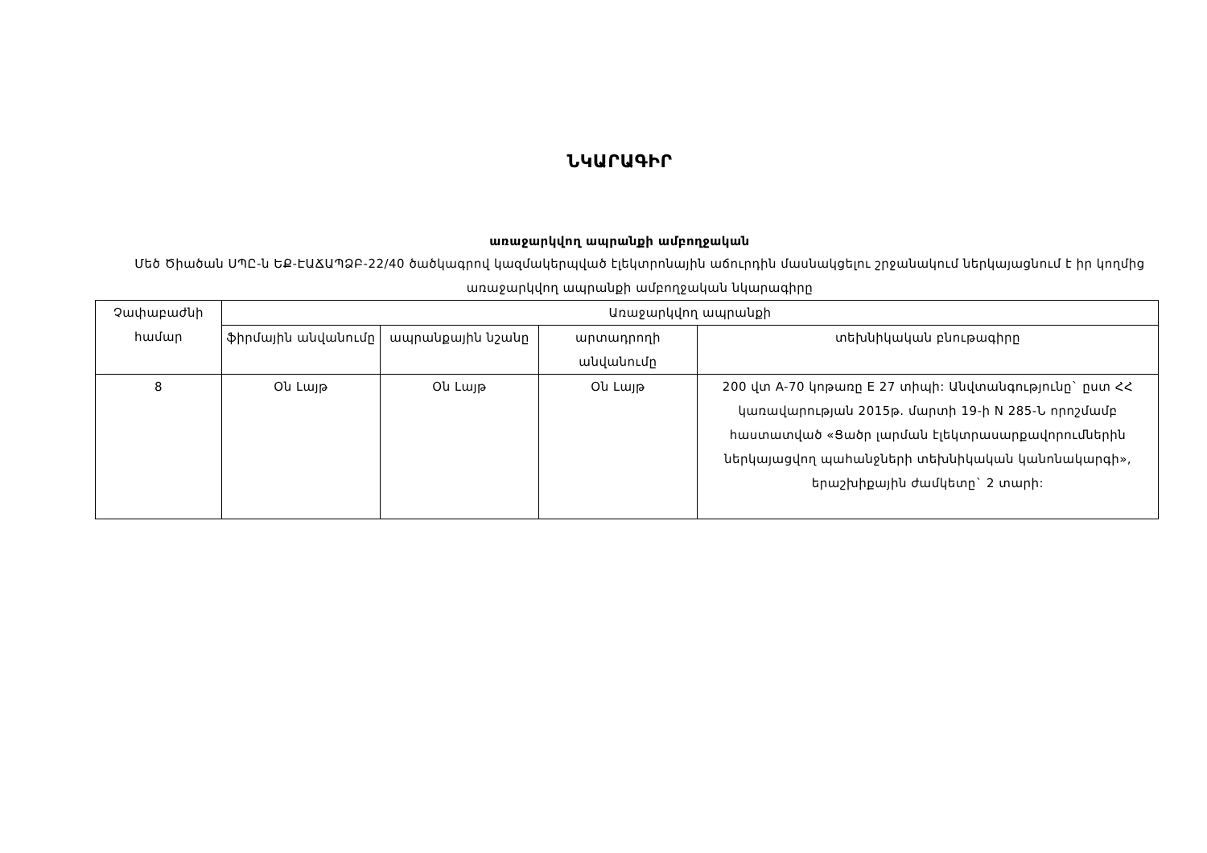ՆԿԱՐԱԳԻՐ
առաջարկվող ապրանքի ամբողջական
Մեծ Ծիածան ՍՊԸ-ն ԵՔ-ԷԱՃԱՊՁԲ-22/40 ծածկագրով կազմակերպված էլեկտրոնային աճուրդին մասնակցելու շրջանակում ներկայացնում է իր կողմից առաջարկվող ապրանքի ամբողջական նկարագիրը
| Չափաբաժնի համար | Առաջարկվող ապրանքի | | | |
| --- | --- | --- | --- | --- |
| | ֆիրմային անվանումը | ապրանքային նշանը | արտադրողի անվանումը | տեխնիկական բնութագիրը |
| 8 | Օն Լայթ | Օն Լայթ | Օն Լայթ | 200 վտ A-70 կոթառը E 27 տիպի: Անվտանգությունը` ըստ ՀՀ կառավարության 2015թ. մարտի 19-ի N 285-Ն որոշմամբ հաստատված «Ցածր լարման էլեկտրասարքավորումներին ներկայացվող պահանջների տեխնիկական կանոնակարգի», երաշխիքային ժամկետը` 2 տարի: |